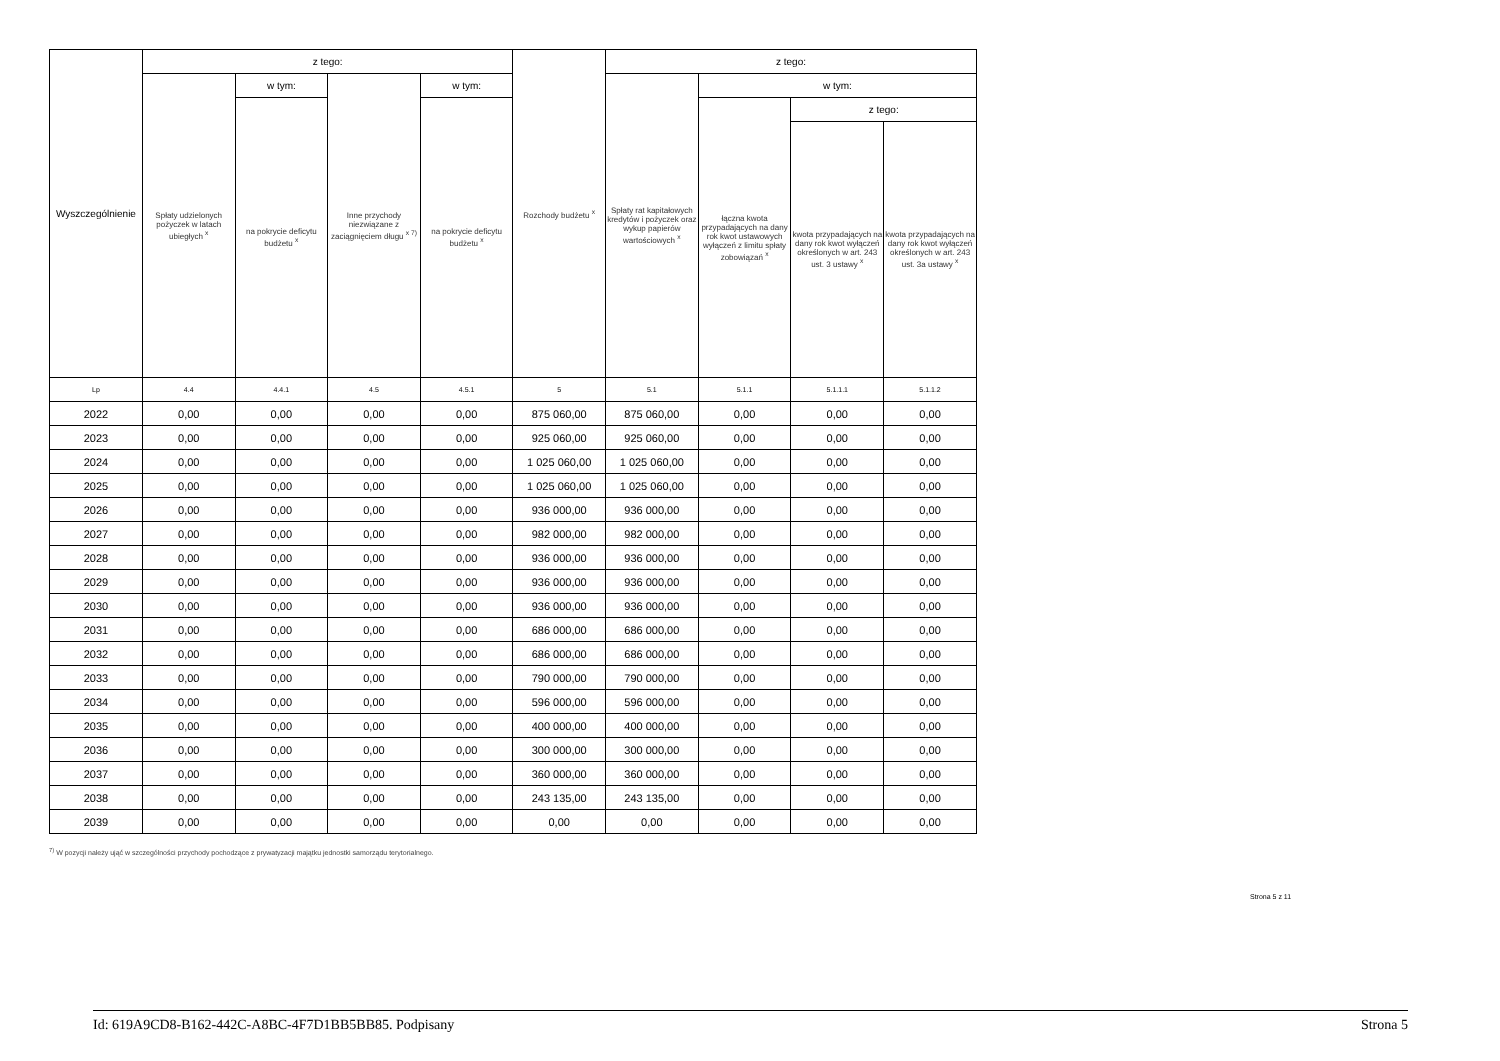| Wyszczególnienie | z tego: | | | | Rozchody budżetu <sup>x</sup> | z tego: | | | |
| --- | --- | --- | --- | --- | --- | --- | --- | --- | --- |
| | Spłaty udzielonych pożyczek w latach ubiegłych <sup>x</sup> | w tym: | Inne przychody niezwiązane z zaciągnięciem długu <sup>x 7)</sup> | w tym: | | Spłaty rat kapitałowych kredytów i pożyczek oraz wykup papierów wartościowych <sup>x</sup> | w tym: | | |
| | | na pokrycie deficytu budżetu <sup>x</sup> | | na pokrycie deficytu budżetu <sup>x</sup> | | | łączna kwota przypadających na dany rok kwot ustawowych wyłączeń z limitu spłaty zobowiązań <sup>x</sup> | z tego: | |
| | | | | | | | | kwota przypadających na dany rok kwot wyłączeń określonych w art. 243 ust. 3 ustawy <sup>x</sup> | kwota przypadających na dany rok kwot wyłączeń określonych w art. 243 ust. 3a ustawy <sup>x</sup> |
| Lp | 4.4 | 4.4.1 | 4.5 | 4.5.1 | 5 | 5.1 | 5.1.1 | 5.1.1.1 | 5.1.1.2 |
| 2022 | 0,00 | 0,00 | 0,00 | 0,00 | 875 060,00 | 875 060,00 | 0,00 | 0,00 | 0,00 |
| 2023 | 0,00 | 0,00 | 0,00 | 0,00 | 925 060,00 | 925 060,00 | 0,00 | 0,00 | 0,00 |
| 2024 | 0,00 | 0,00 | 0,00 | 0,00 | 1 025 060,00 | 1 025 060,00 | 0,00 | 0,00 | 0,00 |
| 2025 | 0,00 | 0,00 | 0,00 | 0,00 | 1 025 060,00 | 1 025 060,00 | 0,00 | 0,00 | 0,00 |
| 2026 | 0,00 | 0,00 | 0,00 | 0,00 | 936 000,00 | 936 000,00 | 0,00 | 0,00 | 0,00 |
| 2027 | 0,00 | 0,00 | 0,00 | 0,00 | 982 000,00 | 982 000,00 | 0,00 | 0,00 | 0,00 |
| 2028 | 0,00 | 0,00 | 0,00 | 0,00 | 936 000,00 | 936 000,00 | 0,00 | 0,00 | 0,00 |
| 2029 | 0,00 | 0,00 | 0,00 | 0,00 | 936 000,00 | 936 000,00 | 0,00 | 0,00 | 0,00 |
| 2030 | 0,00 | 0,00 | 0,00 | 0,00 | 936 000,00 | 936 000,00 | 0,00 | 0,00 | 0,00 |
| 2031 | 0,00 | 0,00 | 0,00 | 0,00 | 686 000,00 | 686 000,00 | 0,00 | 0,00 | 0,00 |
| 2032 | 0,00 | 0,00 | 0,00 | 0,00 | 686 000,00 | 686 000,00 | 0,00 | 0,00 | 0,00 |
| 2033 | 0,00 | 0,00 | 0,00 | 0,00 | 790 000,00 | 790 000,00 | 0,00 | 0,00 | 0,00 |
| 2034 | 0,00 | 0,00 | 0,00 | 0,00 | 596 000,00 | 596 000,00 | 0,00 | 0,00 | 0,00 |
| 2035 | 0,00 | 0,00 | 0,00 | 0,00 | 400 000,00 | 400 000,00 | 0,00 | 0,00 | 0,00 |
| 2036 | 0,00 | 0,00 | 0,00 | 0,00 | 300 000,00 | 300 000,00 | 0,00 | 0,00 | 0,00 |
| 2037 | 0,00 | 0,00 | 0,00 | 0,00 | 360 000,00 | 360 000,00 | 0,00 | 0,00 | 0,00 |
| 2038 | 0,00 | 0,00 | 0,00 | 0,00 | 243 135,00 | 243 135,00 | 0,00 | 0,00 | 0,00 |
| 2039 | 0,00 | 0,00 | 0,00 | 0,00 | 0,00 | 0,00 | 0,00 | 0,00 | 0,00 |
<sup>7)</sup> W pozycji należy ująć w szczególności przychody pochodzące z prywatyzacji majątku jednostki samorządu terytorialnego.
Strona 5 z 11
Id: 619A9CD8-B162-442C-A8BC-4F7D1BB5BB85. Podpisany Strona 5